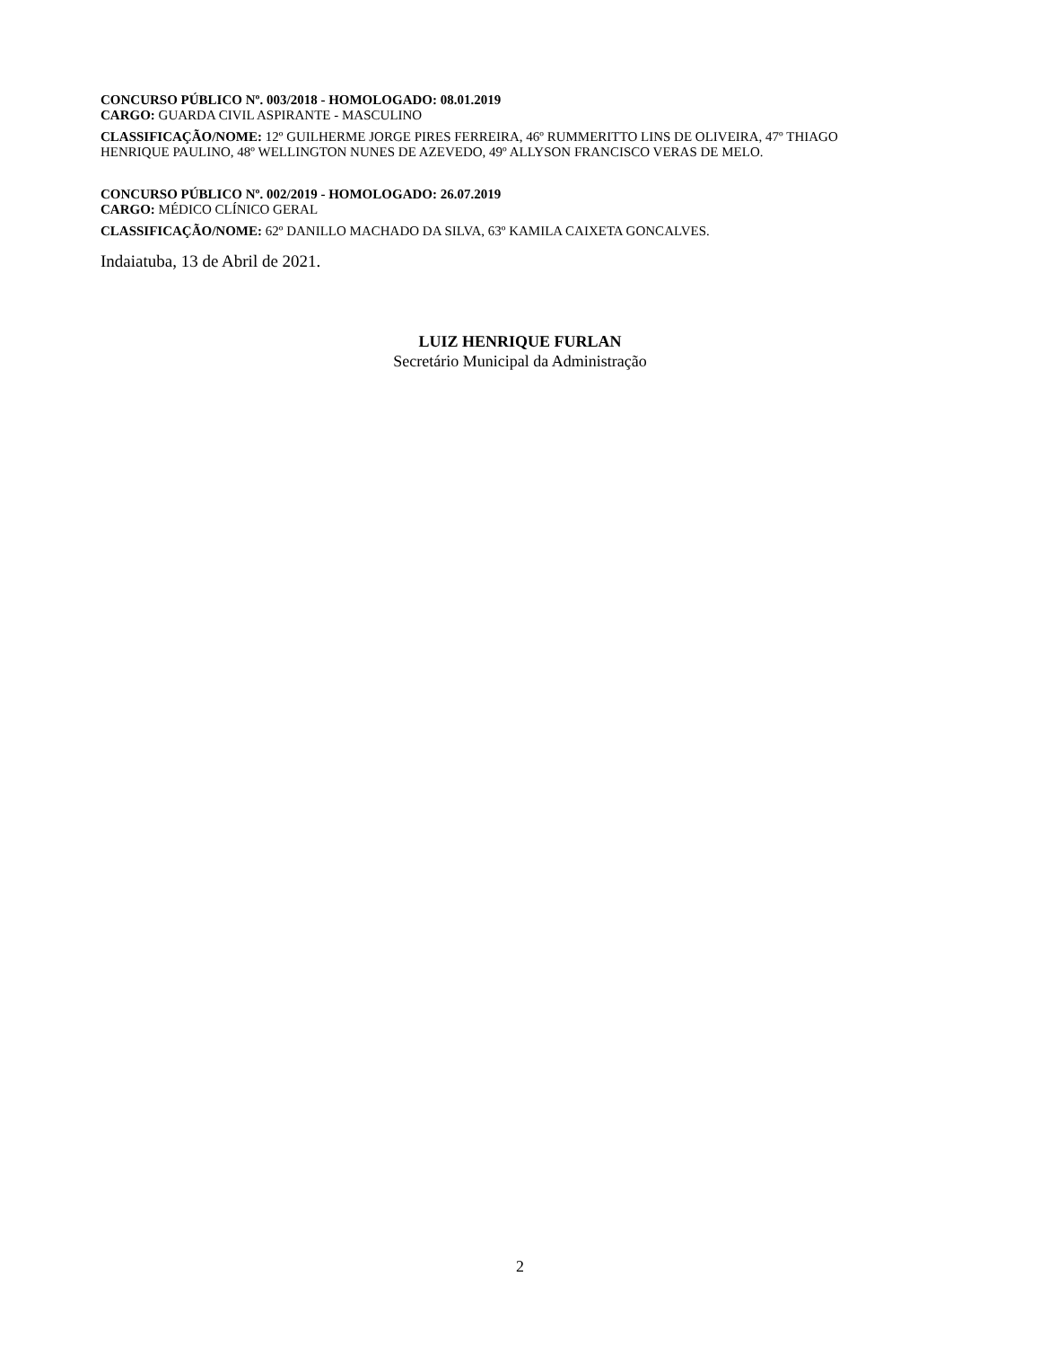CONCURSO PÚBLICO Nº. 003/2018 - HOMOLOGADO: 08.01.2019
CARGO: GUARDA CIVIL ASPIRANTE - MASCULINO
CLASSIFICAÇÃO/NOME: 12º GUILHERME JORGE PIRES FERREIRA, 46º RUMMERITTO LINS DE OLIVEIRA, 47º THIAGO HENRIQUE PAULINO, 48º WELLINGTON NUNES DE AZEVEDO, 49º ALLYSON FRANCISCO VERAS DE MELO.
CONCURSO PÚBLICO Nº. 002/2019 - HOMOLOGADO: 26.07.2019
CARGO: MÉDICO CLÍNICO GERAL
CLASSIFICAÇÃO/NOME: 62º DANILLO MACHADO DA SILVA, 63º KAMILA CAIXETA GONCALVES.
Indaiatuba, 13 de Abril de 2021.
LUIZ HENRIQUE FURLAN
Secretário Municipal da Administração
2